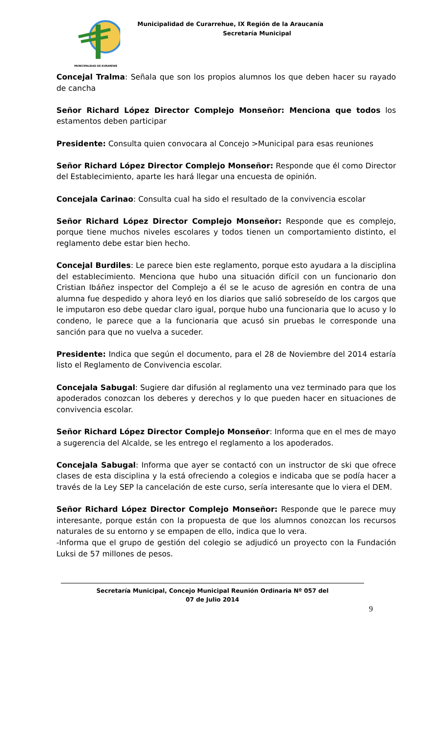MUNICIPALIDAD DE KURAREWE
Municipalidad de Curarrehue, IX Región de la Araucanía
Secretaría Municipal
Concejal Tralma: Señala que son los propios alumnos los que deben hacer su rayado de cancha
Señor Richard López Director Complejo Monseñor: Menciona que todos los estamentos deben participar
Presidente: Consulta quien convocara al Concejo >Municipal para esas reuniones
Señor Richard López Director Complejo Monseñor: Responde que él como Director del Establecimiento, aparte les hará llegar una encuesta de opinión.
Concejala Carinao: Consulta cual ha sido el resultado de la convivencia escolar
Señor Richard López Director Complejo Monseñor: Responde que es complejo, porque tiene muchos niveles escolares y todos tienen un comportamiento distinto, el reglamento debe estar bien hecho.
Concejal Burdiles: Le parece bien este reglamento, porque esto ayudara a la disciplina del establecimiento. Menciona que hubo una situación difícil con un funcionario don Cristian Ibáñez inspector del Complejo a él se le acuso de agresión en contra de una alumna fue despedido y ahora leyó en los diarios que salió sobreseído de los cargos que le imputaron eso debe quedar claro igual, porque hubo una funcionaria que lo acuso y lo condeno, le parece que a la funcionaria que acusó sin pruebas le corresponde una sanción para que no vuelva a suceder.
Presidente: Indica que según el documento, para el 28 de Noviembre del 2014 estaría listo el Reglamento de Convivencia escolar.
Concejala Sabugal: Sugiere dar difusión al reglamento una vez terminado para que los apoderados conozcan los deberes y derechos y lo que pueden hacer en situaciones de convivencia escolar.
Señor Richard López Director Complejo Monseñor: Informa que en el mes de mayo a sugerencia del Alcalde, se les entrego el reglamento a los apoderados.
Concejala Sabugal: Informa que ayer se contactó con un instructor de ski que ofrece clases de esta disciplina y la está ofreciendo a colegios e indicaba que se podía hacer a través de la Ley SEP la cancelación de este curso, sería interesante que lo viera el DEM.
Señor Richard López Director Complejo Monseñor: Responde que le parece muy interesante, porque están con la propuesta de que los alumnos conozcan los recursos naturales de su entorno y se empapen de ello, indica que lo vera.
-Informa que el grupo de gestión del colegio se adjudicó un proyecto con la Fundación Luksi de 57 millones de pesos.
Secretaría Municipal, Concejo Municipal Reunión Ordinaria Nº 057 del
07 de Julio 2014
9